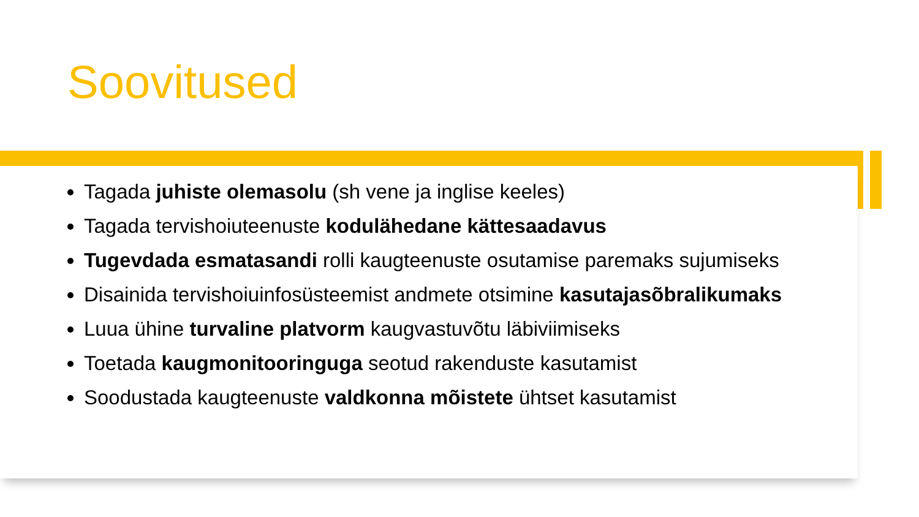Soovitused
Tagada juhiste olemasolu (sh vene ja inglise keeles)
Tagada tervishoiuteenuste kodulähedane kättesaadavus
Tugevdada esmatasandi rolli kaugteenuste osutamise paremaks sujumiseks
Disainida tervishoiuinfosüsteemist andmete otsimine kasutajasõbralikumaks
Luua ühine turvaline platvorm kaugvastuvõtu läbiviimiseks
Toetada kaugmonitooringuga seotud rakenduste kasutamist
Soodustada kaugteenuste valdkonna mõistete ühtset kasutamist